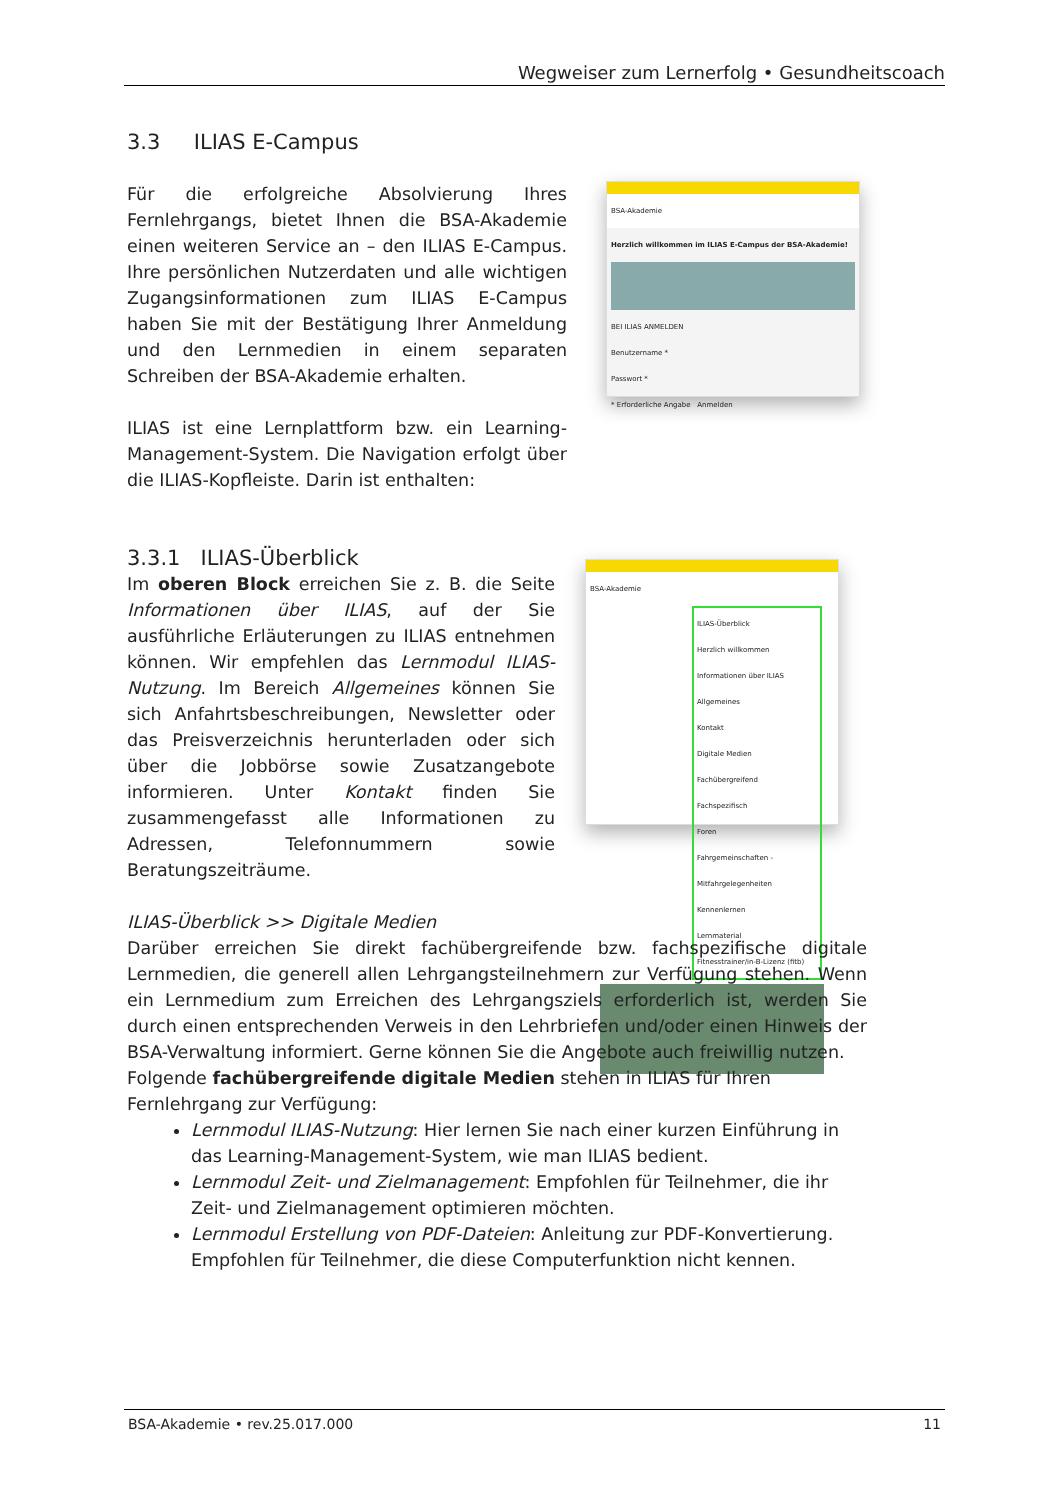Wegweiser zum Lernerfolg • Gesundheitscoach
3.3 ILIAS E-Campus
Für die erfolgreiche Absolvierung Ihres Fernlehrgangs, bietet Ihnen die BSA-Akademie einen weiteren Service an – den ILIAS E-Campus. Ihre persönlichen Nutzerdaten und alle wichtigen Zugangsinformationen zum ILIAS E-Campus haben Sie mit der Bestätigung Ihrer Anmeldung und den Lernmedien in einem separaten Schreiben der BSA-Akademie erhalten.
ILIAS ist eine Lernplattform bzw. ein Learning-Management-System. Die Navigation erfolgt über die ILIAS-Kopfleiste. Darin ist enthalten:
BSA-Akademie
Herzlich willkommen im ILIAS E-Campus der BSA-Akademie!
BEI ILIAS ANMELDEN
Benutzername *
Passwort *
* Erforderliche Angabe Anmelden
3.3.1 ILIAS-Überblick
Im oberen Block erreichen Sie z. B. die Seite Informationen über ILIAS, auf der Sie ausführliche Erläuterungen zu ILIAS entnehmen können. Wir empfehlen das Lernmodul ILIAS-Nutzung. Im Bereich Allgemeines können Sie sich Anfahrtsbeschreibungen, Newsletter oder das Preisverzeichnis herunterladen oder sich über die Jobbörse sowie Zusatzangebote informieren. Unter Kontakt finden Sie zusammengefasst alle Informationen zu Adressen, Telefonnummern sowie Beratungszeiträume.
BSA-Akademie
ILIAS-Überblick
Herzlich willkommen
Informationen über ILIAS
Allgemeines
Kontakt
Digitale Medien
Fachübergreifend
Fachspezifisch
Foren
Fahrgemeinschaften - Mitfahrgelegenheiten
Kennenlernen
Lernmaterial
Fitnesstrainer/in-B-Lizenz (fitb)
ILIAS-Überblick >> Digitale Medien
Darüber erreichen Sie direkt fachübergreifende bzw. fachspezifische digitale Lernmedien, die generell allen Lehrgangsteilnehmern zur Verfügung stehen. Wenn ein Lernmedium zum Erreichen des Lehrgangsziels erforderlich ist, werden Sie durch einen entsprechenden Verweis in den Lehrbriefen und/oder einen Hinweis der BSA-Verwaltung informiert. Gerne können Sie die Angebote auch freiwillig nutzen.
Folgende fachübergreifende digitale Medien stehen in ILIAS für Ihren Fernlehrgang zur Verfügung:
Lernmodul ILIAS-Nutzung: Hier lernen Sie nach einer kurzen Einführung in das Learning-Management-System, wie man ILIAS bedient.
Lernmodul Zeit- und Zielmanagement: Empfohlen für Teilnehmer, die ihr Zeit- und Zielmanagement optimieren möchten.
Lernmodul Erstellung von PDF-Dateien: Anleitung zur PDF-Konvertierung. Empfohlen für Teilnehmer, die diese Computerfunktion nicht kennen.
BSA-Akademie • rev.25.017.000 11